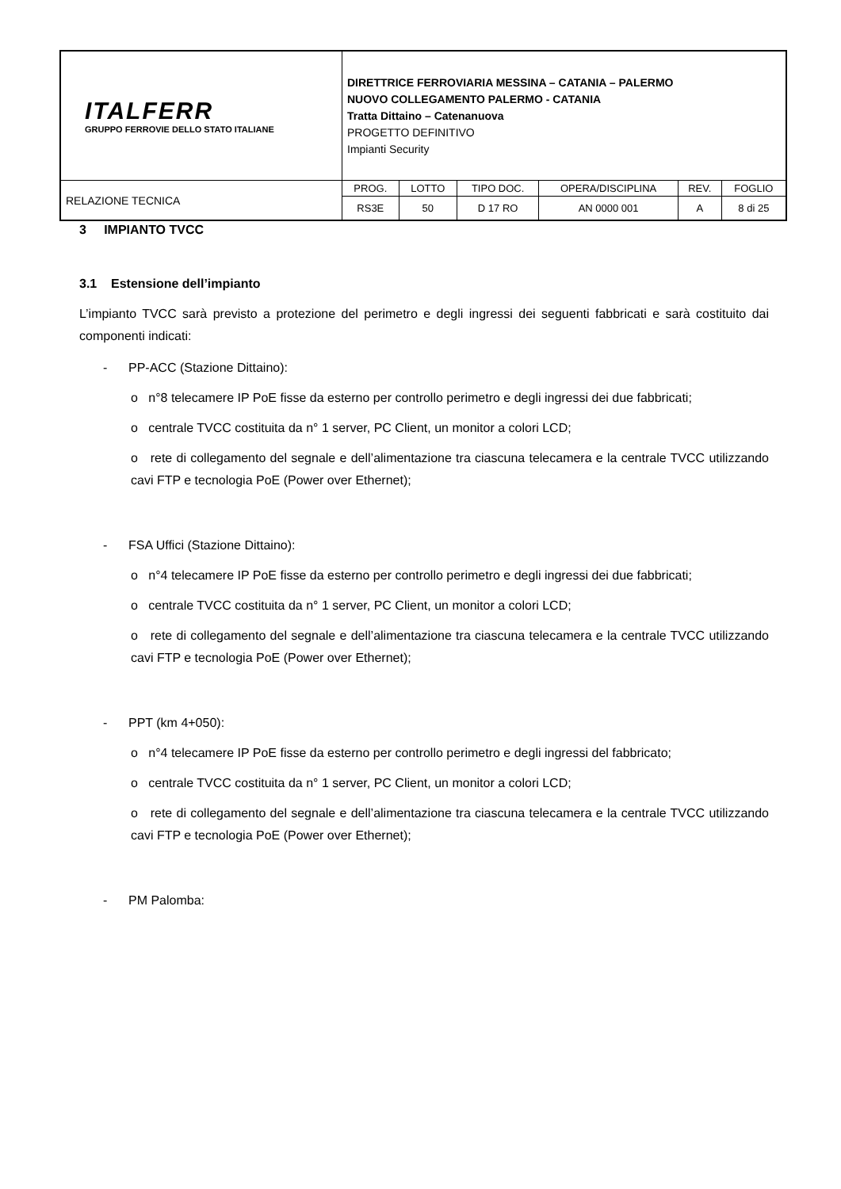| ITALFERR GRUPPO FERROVIE DELLO STATO ITALIANE | DIRETTRICE FERROVIARIA MESSINA – CATANIA – PALERMO NUOVO COLLEGAMENTO PALERMO - CATANIA Tratta Dittaino – Catenanuova PROGETTO DEFINITIVO Impianti Security | | | | | |
| RELAZIONE TECNICA | PROG. | LOTTO | TIPO DOC. | OPERA/DISCIPLINA | REV. | FOGLIO |
| | RS3E | 50 | D 17 RO | AN 0000 001 | A | 8 di 25 |
3 IMPIANTO TVCC
3.1 Estensione dell’impianto
L’impianto TVCC sarà previsto a protezione del perimetro e degli ingressi dei seguenti fabbricati e sarà costituito dai componenti indicati:
- PP-ACC (Stazione Dittaino):
o n°8 telecamere IP PoE fisse da esterno per controllo perimetro e degli ingressi dei due fabbricati;
o centrale TVCC costituita da n° 1 server, PC Client, un monitor a colori LCD;
o rete di collegamento del segnale e dell’alimentazione tra ciascuna telecamera e la centrale TVCC utilizzando cavi FTP e tecnologia PoE (Power over Ethernet);
- FSA Uffici (Stazione Dittaino):
o n°4 telecamere IP PoE fisse da esterno per controllo perimetro e degli ingressi dei due fabbricati;
o centrale TVCC costituita da n° 1 server, PC Client, un monitor a colori LCD;
o rete di collegamento del segnale e dell’alimentazione tra ciascuna telecamera e la centrale TVCC utilizzando cavi FTP e tecnologia PoE (Power over Ethernet);
- PPT (km 4+050):
o n°4 telecamere IP PoE fisse da esterno per controllo perimetro e degli ingressi del fabbricato;
o centrale TVCC costituita da n° 1 server, PC Client, un monitor a colori LCD;
o rete di collegamento del segnale e dell’alimentazione tra ciascuna telecamera e la centrale TVCC utilizzando cavi FTP e tecnologia PoE (Power over Ethernet);
- PM Palomba: